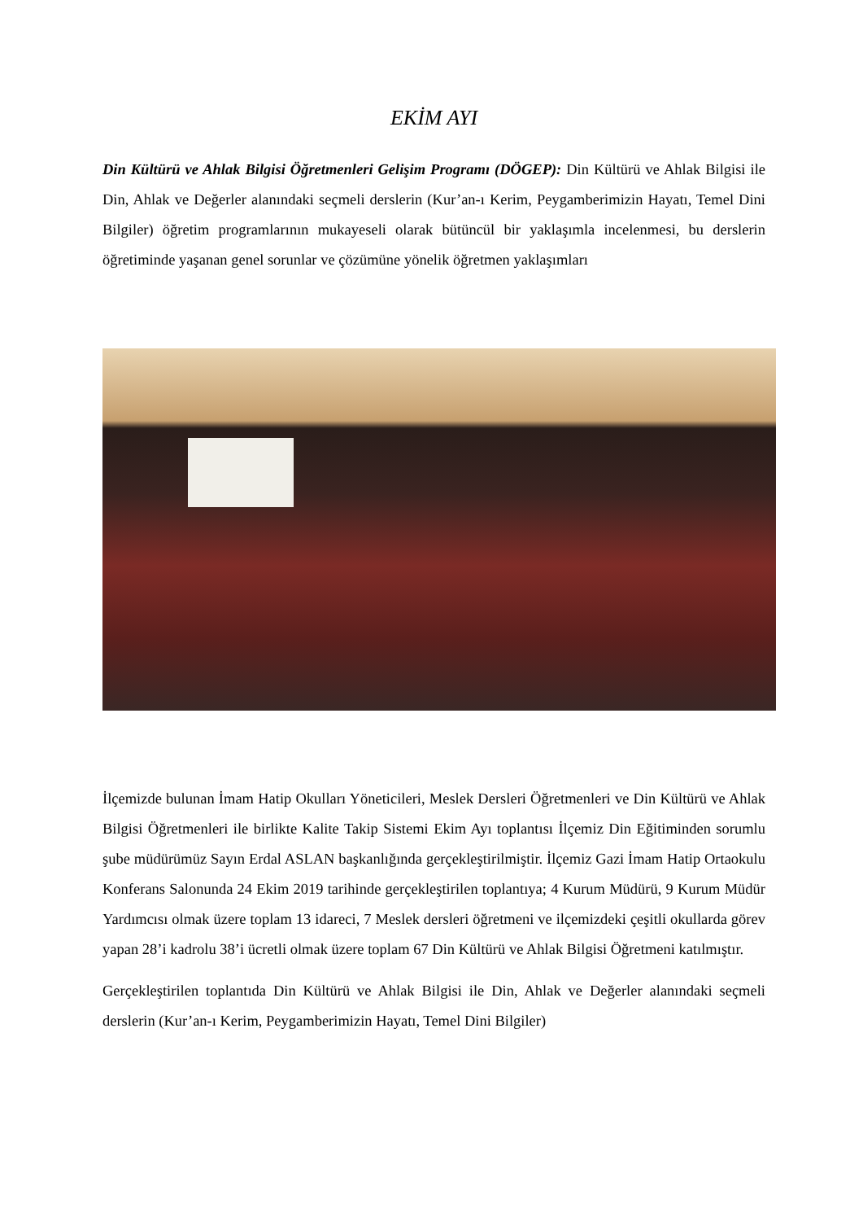EKİM AYI
Din Kültürü ve Ahlak Bilgisi Öğretmenleri Gelişim Programı (DÖGEP): Din Kültürü ve Ahlak Bilgisi ile Din, Ahlak ve Değerler alanındaki seçmeli derslerin (Kur’an-ı Kerim, Peygamberimizin Hayatı, Temel Dini Bilgiler) öğretim programlarının mukayeseli olarak bütüncül bir yaklaşımla incelenmesi, bu derslerin öğretiminde yaşanan genel sorunlar ve çözümüne yönelik öğretmen yaklaşımları
İlçemizde bulunan İmam Hatip Okulları Yöneticileri, Meslek Dersleri Öğretmenleri ve Din Kültürü ve Ahlak Bilgisi Öğretmenleri ile birlikte Kalite Takip Sistemi Ekim Ayı toplantısı İlçemiz Din Eğitiminden sorumlu şube müdürümüz Sayın Erdal ASLAN başkanlığında gerçekleştirilmiştir. İlçemiz Gazi İmam Hatip Ortaokulu Konferans Salonunda 24 Ekim 2019 tarihinde gerçekleştirilen toplantıya; 4 Kurum Müdürü, 9 Kurum Müdür Yardımcısı olmak üzere toplam 13 idareci, 7 Meslek dersleri öğretmeni ve ilçemizdeki çeşitli okullarda görev yapan 28’i kadrolu 38’i ücretli olmak üzere toplam 67 Din Kültürü ve Ahlak Bilgisi Öğretmeni katılmıştır.
Gerçekleştirilen toplantıda Din Kültürü ve Ahlak Bilgisi ile Din, Ahlak ve Değerler alanındaki seçmeli derslerin (Kur’an-ı Kerim, Peygamberimizin Hayatı, Temel Dini Bilgiler)